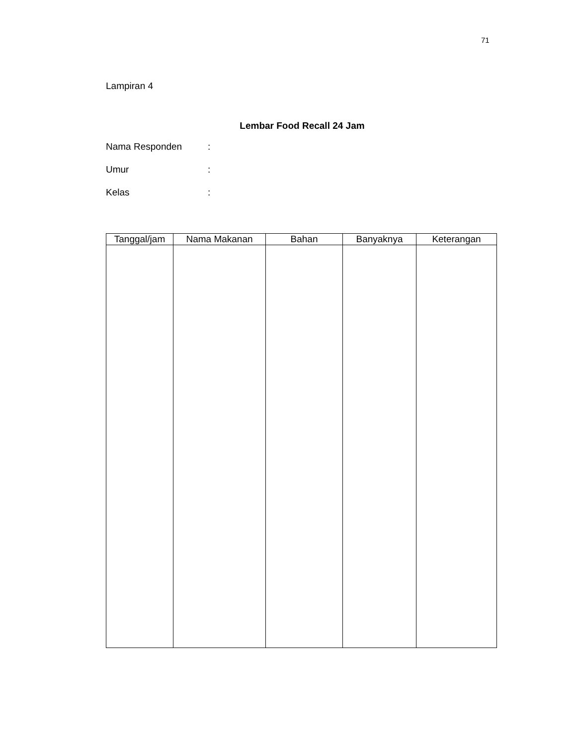71
Lampiran 4
Lembar Food Recall 24 Jam
Nama Responden:
Umur:
Kelas:
| Tanggal/jam | Nama Makanan | Bahan | Banyaknya | Keterangan |
| --- | --- | --- | --- | --- |